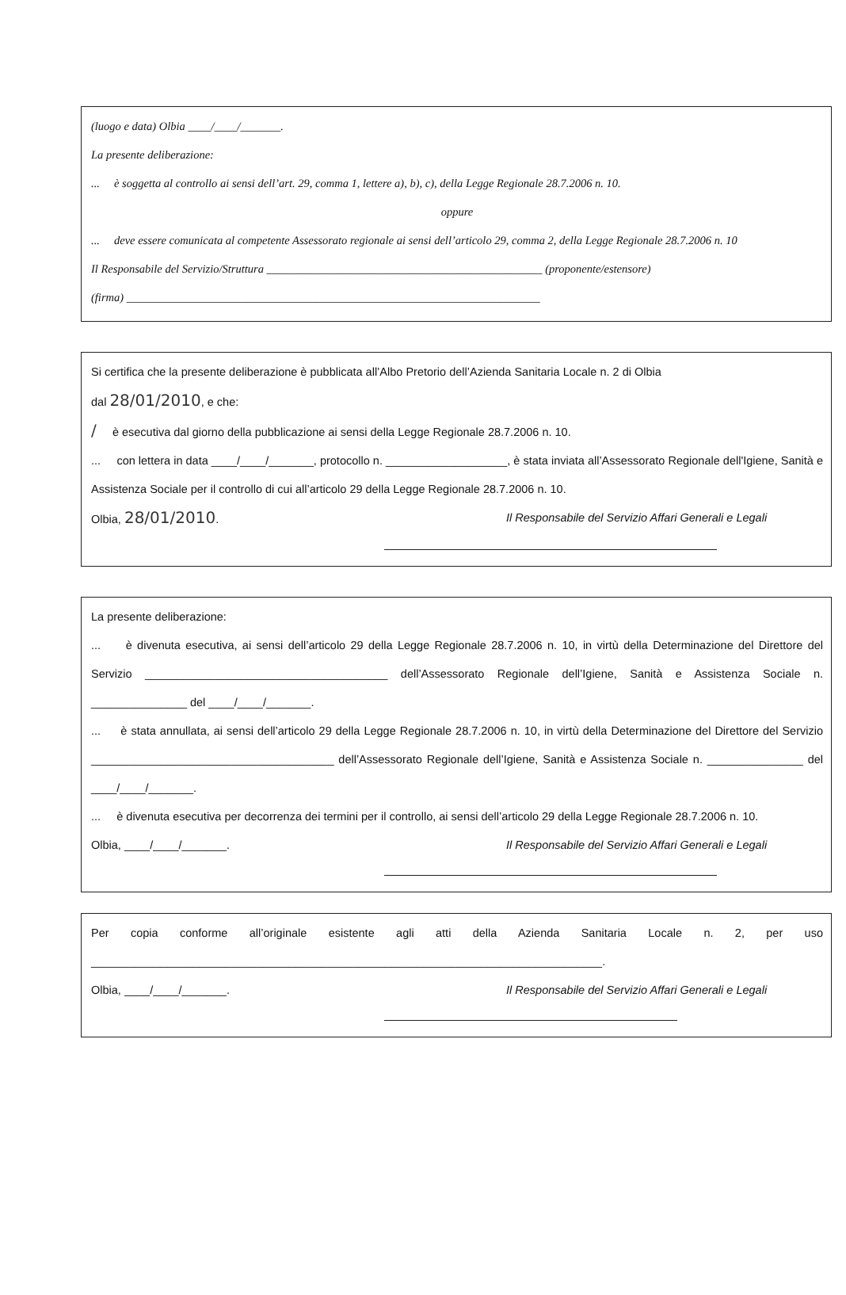(luogo e data) Olbia ____/____/_______.
La presente deliberazione:
... è soggetta al controllo ai sensi dell’art. 29, comma 1, lettere a), b), c), della Legge Regionale 28.7.2006 n. 10.
oppure
... deve essere comunicata al competente Assessorato regionale ai sensi dell’articolo 29, comma 2, della Legge Regionale 28.7.2006 n. 10
Il Responsabile del Servizio/Struttura ________________________________________________ (proponente/estensore)
(firma) ________________________________________________________________________
Si certifica che la presente deliberazione è pubblicata all’Albo Pretorio dell’Azienda Sanitaria Locale n. 2 di Olbia
dal 28/01/2010, e che:
/ è esecutiva dal giorno della pubblicazione ai sensi della Legge Regionale 28.7.2006 n. 10.
... con lettera in data ____/____/_______, protocollo n. ___________________, è stata inviata all’Assessorato Regionale dell'Igiene, Sanità e Assistenza Sociale per il controllo di cui all’articolo 29 della Legge Regionale 28.7.2006 n. 10.
Olbia, 28/01/2010. Il Responsabile del Servizio Affari Generali e Legali
La presente deliberazione:
... è divenuta esecutiva, ai sensi dell’articolo 29 della Legge Regionale 28.7.2006 n. 10, in virtù della Determinazione del Direttore del Servizio ______________________________________ dell’Assessorato Regionale dell’Igiene, Sanità e Assistenza Sociale n. _______________ del ____/____/_______.
... è stata annullata, ai sensi dell’articolo 29 della Legge Regionale 28.7.2006 n. 10, in virtù della Determinazione del Direttore del Servizio ______________________________________ dell’Assessorato Regionale dell’Igiene, Sanità e Assistenza Sociale n. _______________ del ____/____/_______.
... è divenuta esecutiva per decorrenza dei termini per il controllo, ai sensi dell’articolo 29 della Legge Regionale 28.7.2006 n. 10.
Olbia, ____/____/_______. Il Responsabile del Servizio Affari Generali e Legali
Per copia conforme all’originale esistente agli atti della Azienda Sanitaria Locale n. 2, per uso ________________________________________________________________________________.
Olbia, ____/____/_______. Il Responsabile del Servizio Affari Generali e Legali